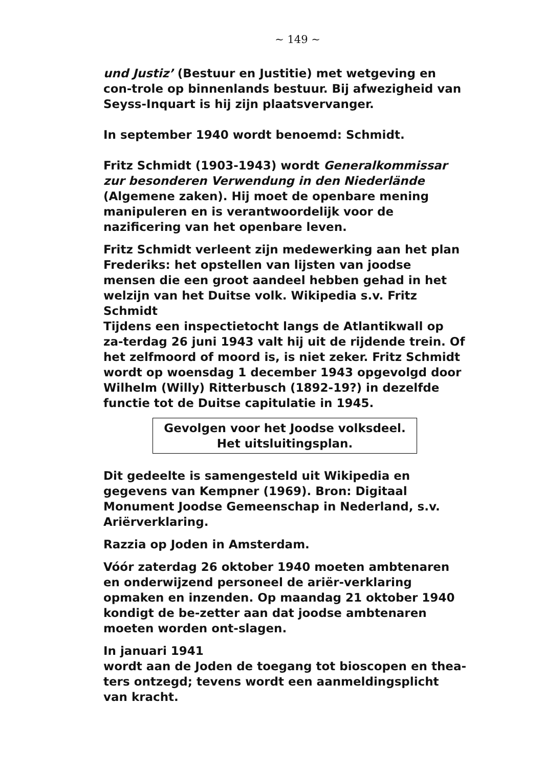~ 149 ~
und Justiz’ (Bestuur en Justitie) met wetgeving en con-trole op binnenlands bestuur. Bij afwezigheid van Seyss-Inquart is hij zijn plaatsvervanger.
In september 1940 wordt benoemd: Schmidt.
Fritz Schmidt (1903-1943) wordt Generalkommissar zur besonderen Verwendung in den Niederlände (Algemene zaken). Hij moet de openbare mening manipuleren en is verantwoordelijk voor de nazificering van het openbare leven.
Fritz Schmidt verleent zijn medewerking aan het plan Frederiks: het opstellen van lijsten van joodse mensen die een groot aandeel hebben gehad in het welzijn van het Duitse volk. Wikipedia s.v. Fritz Schmidt
Tijdens een inspectietocht langs de Atlantikwall op za-terdag 26 juni 1943 valt hij uit de rijdende trein. Of het zelfmoord of moord is, is niet zeker. Fritz Schmidt wordt op woensdag 1 december 1943 opgevolgd door Wilhelm (Willy) Ritterbusch (1892-19?) in dezelfde functie tot de Duitse capitulatie in 1945.
Gevolgen voor het Joodse volksdeel.
Het uitsluitingsplan.
Dit gedeelte is samengesteld uit Wikipedia en gegevens van Kempner (1969). Bron: Digitaal Monument Joodse Gemeenschap in Nederland, s.v. Ariërverklaring.
Razzia op Joden in Amsterdam.
Vóór zaterdag 26 oktober 1940 moeten ambtenaren en onderwijzend personeel de ariër-verklaring opmaken en inzenden. Op maandag 21 oktober 1940 kondigt de be-zetter aan dat joodse ambtenaren moeten worden ont-slagen.
In januari 1941
wordt aan de Joden de toegang tot bioscopen en thea-ters ontzegd; tevens wordt een aanmeldingsplicht van kracht.